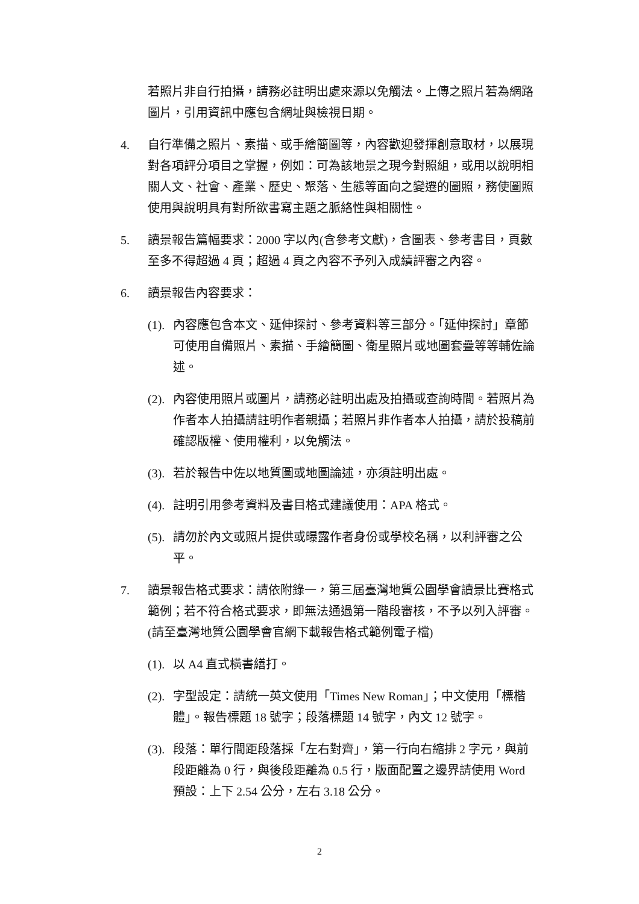若照片非自行拍攝，請務必註明出處來源以免觸法。上傳之照片若為網路圖片，引用資訊中應包含網址與檢視日期。
4. 自行準備之照片、素描、或手繪簡圖等，內容歡迎發揮創意取材，以展現對各項評分項目之掌握，例如：可為該地景之現今對照組，或用以說明相關人文、社會、產業、歷史、聚落、生態等面向之變遷的圖照，務使圖照使用與說明具有對所欲書寫主題之脈絡性與相關性。
5. 讀景報告篇幅要求：2000 字以內(含參考文獻)，含圖表、參考書目，頁數至多不得超過 4 頁；超過 4 頁之內容不予列入成績評審之內容。
6. 讀景報告內容要求：
(1).
內容應包含本文、延伸探討、參考資料等三部分。「延伸探討」章節可使用自備照片、素描、手繪簡圖、衛星照片或地圖套疊等等輔佐論述。
(2).
內容使用照片或圖片，請務必註明出處及拍攝或查詢時間。若照片為作者本人拍攝請註明作者親攝；若照片非作者本人拍攝，請於投稿前確認版權、使用權利，以免觸法。
(3).
若於報告中佐以地質圖或地圖論述，亦須註明出處。
(4).
註明引用參考資料及書目格式建議使用：APA 格式。
(5).
請勿於內文或照片提供或曝露作者身份或學校名稱，以利評審之公平。
7. 讀景報告格式要求：請依附錄一，第三屆臺灣地質公園學會讀景比賽格式範例；若不符合格式要求，即無法通過第一階段審核，不予以列入評審。(請至臺灣地質公園學會官網下載報告格式範例電子檔)
(1).
以 A4 直式橫書繕打。
(2).
字型設定：請統一英文使用「Times New Roman」；中文使用「標楷體」。報告標題 18 號字；段落標題 14 號字，內文 12 號字。
(3).
段落：單行間距段落採「左右對齊」，第一行向右縮排 2 字元，與前段距離為 0 行，與後段距離為 0.5 行，版面配置之邊界請使用 Word 預設：上下 2.54 公分，左右 3.18 公分。
2